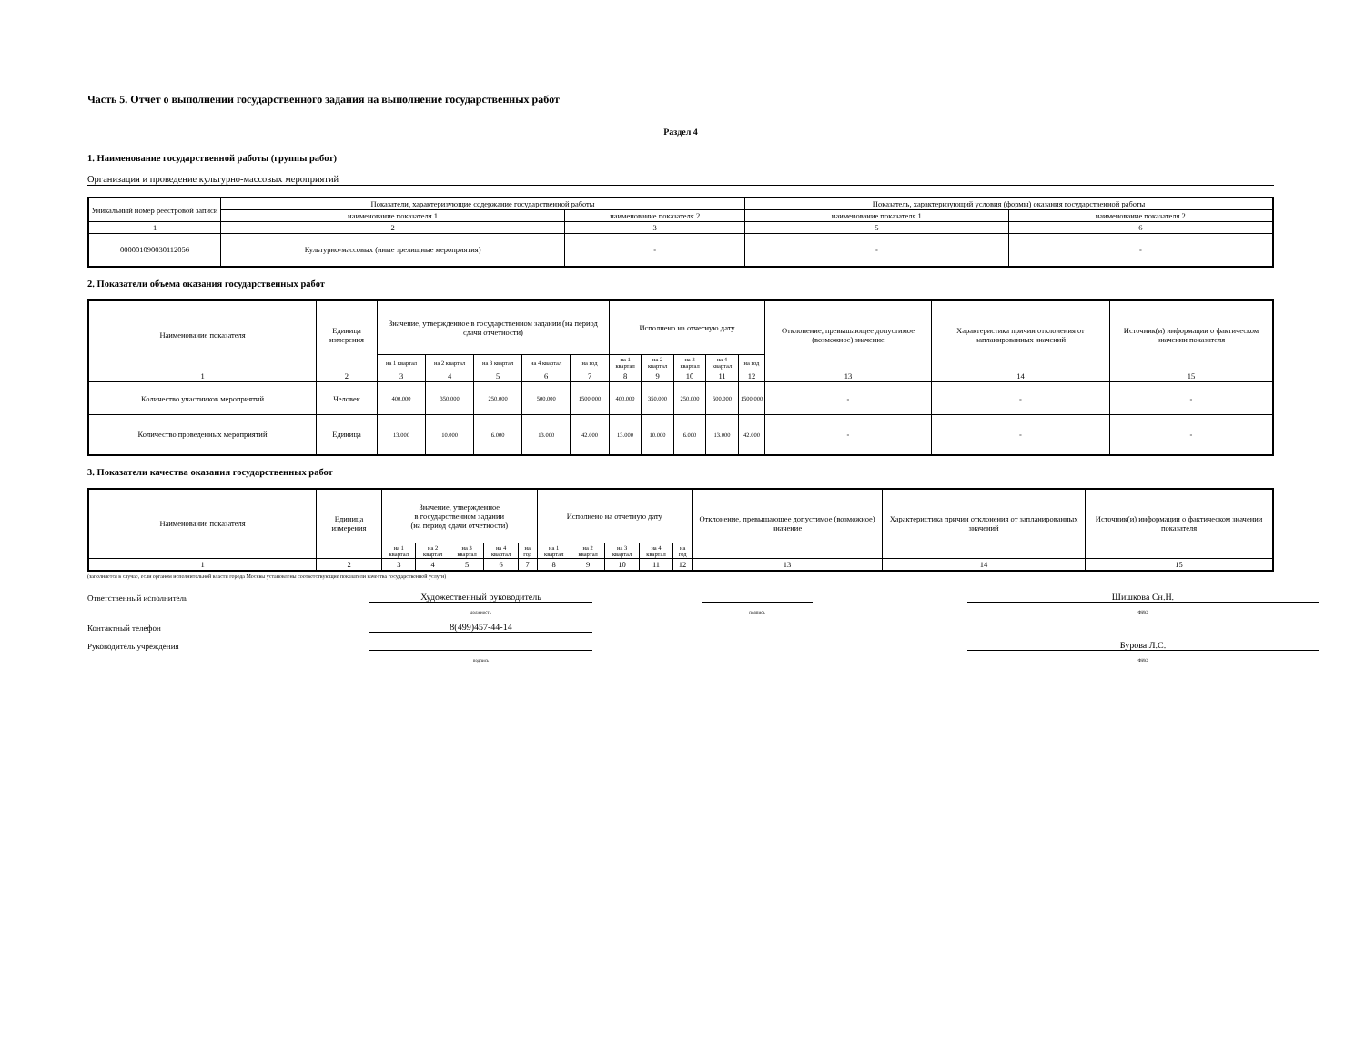Часть 5. Отчет о выполнении государственного задания на выполнение государственных работ
Раздел 4
1. Наименование государственной работы (группы работ)
Организация и проведение культурно-массовых мероприятий
| Уникальный номер реестровой записи | Показатели, характеризующие содержание государственной работы | | Показатель, характеризующий условия (формы) оказания государственной работы | |
| --- | --- | --- | --- | --- |
| | наименование показателя 1 | наименование показателя 2 | наименование показателя 1 | наименование показателя 2 |
| 1 | 2 | 3 | 5 | 6 |
| 000001090030112056 | Культурно-массовых (иные зрелищные мероприятия) | - | - | - |
2. Показатели объема оказания государственных работ
| Наименование показателя | Единица измерения | Значение, утвержденное в государственном задании (на период сдачи отчетности) | | | | | Исполнено на отчетную дату | | | | | Отклонение, превышающее допустимое (возможное) значение | Характеристика причин отклонения от запланированных значений | Источник(и) информации о фактическом значении показателя |
| --- | --- | --- | --- | --- | --- | --- | --- | --- | --- | --- | --- | --- | --- | --- |
| | | на 1 квартал | на 2 квартал | на 3 квартал | на 4 квартал | на год | на 1 квартал | на 2 квартал | на 3 квартал | на 4 квартал | на год | | | |
| 1 | 2 | 3 | 4 | 5 | 6 | 7 | 8 | 9 | 10 | 11 | 12 | 13 | 14 | 15 |
| Количество участников мероприятий | Человек | 400.000 | 350.000 | 250.000 | 500.000 | 1500.000 | 400.000 | 350.000 | 250.000 | 500.000 | 1500.000 | - | - | - |
| Количество проведенных мероприятий | Единица | 13.000 | 10.000 | 6.000 | 13.000 | 42.000 | 13.000 | 10.000 | 6.000 | 13.000 | 42.000 | - | - | - |
3. Показатели качества оказания государственных работ
| Наименование показателя | Единица измерения | Значение, утвержденное в государственном задании (на период сдачи отчетности) | | | | | Исполнено на отчетную дату | | | | | Отклонение, превышающее допустимое (возможное) значение | Характеристика причин отклонения от запланированных значений | Источник(и) информации о фактическом значении показателя |
| --- | --- | --- | --- | --- | --- | --- | --- | --- | --- | --- | --- | --- | --- | --- |
| | | на 1 квартал | на 2 квартал | на 3 квартал | на 4 квартал | на год | на 1 квартал | на 2 квартал | на 3 квартал | на 4 квартал | на год | | | |
| 1 | 2 | 3 | 4 | 5 | 6 | 7 | 8 | 9 | 10 | 11 | 12 | 13 | 14 | 15 |
(заполняется в случае, если органом исполнительной власти города Москвы установлены соответствующие показатели качества государственной услуги)
Ответственный исполнитель
Художественный руководитель
Шишкова Сн.Н.
должность
подпись
ФИО
Контактный телефон
8(499)457-44-14
Руководитель учреждения
Бурова Л.С.
подпись
ФИО